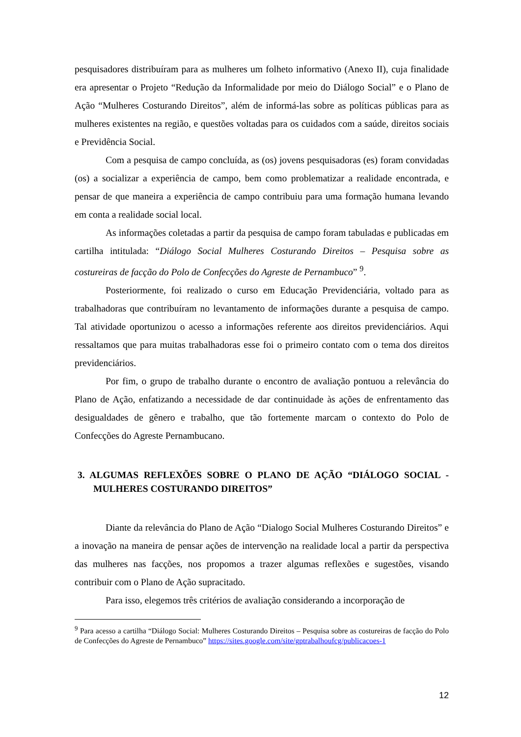pesquisadores distribuíram para as mulheres um folheto informativo (Anexo II), cuja finalidade era apresentar o Projeto “Redução da Informalidade por meio do Diálogo Social” e o Plano de Ação “Mulheres Costurando Direitos”, além de informá-las sobre as políticas públicas para as mulheres existentes na região, e questões voltadas para os cuidados com a saúde, direitos sociais e Previdência Social.
Com a pesquisa de campo concluída, as (os) jovens pesquisadoras (es) foram convidadas (os) a socializar a experiência de campo, bem como problematizar a realidade encontrada, e pensar de que maneira a experiência de campo contribuiu para uma formação humana levando em conta a realidade social local.
As informações coletadas a partir da pesquisa de campo foram tabuladas e publicadas em cartilha intitulada: “Diálogo Social Mulheres Costurando Direitos – Pesquisa sobre as costureiras de facção do Polo de Confecções do Agreste de Pernambuco” <sup>9</sup>.
Posteriormente, foi realizado o curso em Educação Previdenciária, voltado para as trabalhadoras que contribuíram no levantamento de informações durante a pesquisa de campo. Tal atividade oportunizou o acesso a informações referente aos direitos previdenciários. Aqui ressaltamos que para muitas trabalhadoras esse foi o primeiro contato com o tema dos direitos previdenciários.
Por fim, o grupo de trabalho durante o encontro de avaliação pontuou a relevância do Plano de Ação, enfatizando a necessidade de dar continuidade às ações de enfrentamento das desigualdades de gênero e trabalho, que tão fortemente marcam o contexto do Polo de Confecções do Agreste Pernambucano.
3. ALGUMAS REFLEXÕES SOBRE O PLANO DE AÇÃO “DIÁLOGO SOCIAL - MULHERES COSTURANDO DIREITOS”
Diante da relevância do Plano de Ação “Dialogo Social Mulheres Costurando Direitos” e a inovação na maneira de pensar ações de intervenção na realidade local a partir da perspectiva das mulheres nas facções, nos propomos a trazer algumas reflexões e sugestões, visando contribuir com o Plano de Ação supracitado.
Para isso, elegemos três critérios de avaliação considerando a incorporação de
<sup>9</sup> Para acesso a cartilha “Diálogo Social: Mulheres Costurando Direitos – Pesquisa sobre as costureiras de facção do Polo de Confecções do Agreste de Pernambuco” https://sites.google.com/site/gptrabalhoufcg/publicacoes-1
12